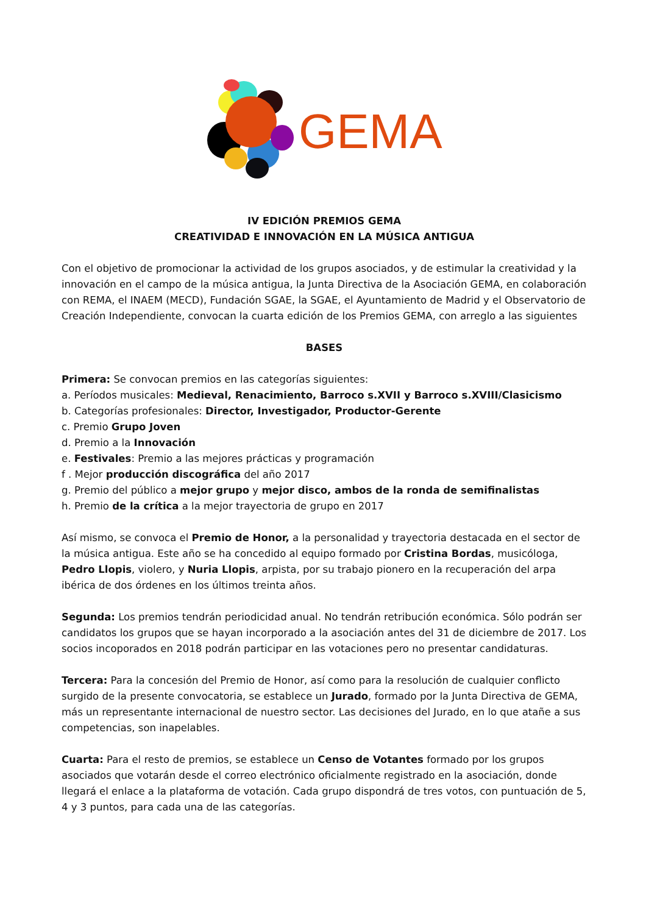GEMA
IV EDICIÓN PREMIOS GEMA
CREATIVIDAD E INNOVACIÓN EN LA MÚSICA ANTIGUA
Con el objetivo de promocionar la actividad de los grupos asociados, y de estimular la creatividad y la innovación en el campo de la música antigua, la Junta Directiva de la Asociación GEMA, en colaboración con REMA, el INAEM (MECD), Fundación SGAE, la SGAE, el Ayuntamiento de Madrid y el Observatorio de Creación Independiente, convocan la cuarta edición de los Premios GEMA, con arreglo a las siguientes
BASES
Primera: Se convocan premios en las categorías siguientes:
a. Períodos musicales: Medieval, Renacimiento, Barroco s.XVII y Barroco s.XVIII/Clasicismo
b. Categorías profesionales: Director, Investigador, Productor-Gerente
c. Premio Grupo Joven
d. Premio a la Innovación
e. Festivales: Premio a las mejores prácticas y programación
f . Mejor producción discográfica del año 2017
g. Premio del público a mejor grupo y mejor disco, ambos de la ronda de semifinalistas
h. Premio de la crítica a la mejor trayectoria de grupo en 2017
Así mismo, se convoca el Premio de Honor, a la personalidad y trayectoria destacada en el sector de la música antigua. Este año se ha concedido al equipo formado por Cristina Bordas, musicóloga, Pedro Llopis, violero, y Nuria Llopis, arpista, por su trabajo pionero en la recuperación del arpa ibérica de dos órdenes en los últimos treinta años.
Segunda: Los premios tendrán periodicidad anual. No tendrán retribución económica. Sólo podrán ser candidatos los grupos que se hayan incorporado a la asociación antes del 31 de diciembre de 2017. Los socios incoporados en 2018 podrán participar en las votaciones pero no presentar candidaturas.
Tercera: Para la concesión del Premio de Honor, así como para la resolución de cualquier conflicto surgido de la presente convocatoria, se establece un Jurado, formado por la Junta Directiva de GEMA, más un representante internacional de nuestro sector. Las decisiones del Jurado, en lo que atañe a sus competencias, son inapelables.
Cuarta: Para el resto de premios, se establece un Censo de Votantes formado por los grupos asociados que votarán desde el correo electrónico oficialmente registrado en la asociación, donde llegará el enlace a la plataforma de votación. Cada grupo dispondrá de tres votos, con puntuación de 5, 4 y 3 puntos, para cada una de las categorías.